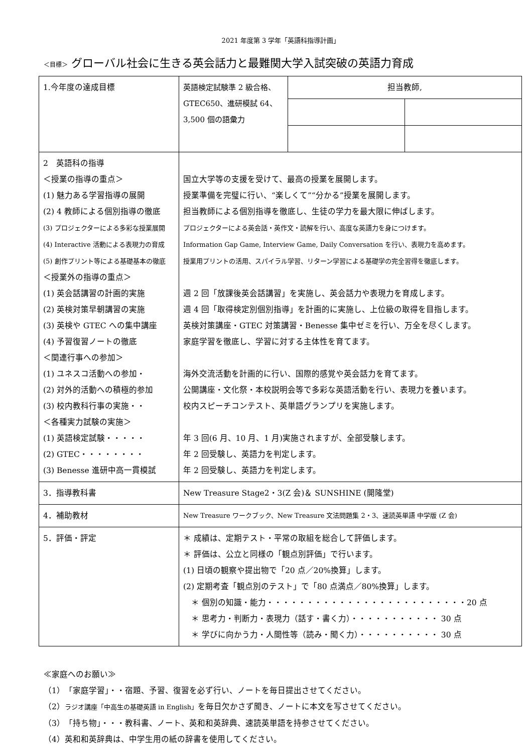2021 年度第 3 学年「英語科指導計画」
＜目標＞ グローバル社会に生きる英会話力と最難関大学入試突破の英語力育成
| 1.今年度の達成目標 | 英語検定試験準 2 級合格、GTEC650、進研模試 64、3,500 個の語彙力 | / 担当教師, / / |
| 2 英語科の指導 ＜授業の指導の重点＞ (1) 魅力ある学習指導の展開 (2) 4 教師による個別指導の徹底 (3) プロジェクターによる多彩な授業展開 (4) Interactive 活動による表現力の育成 (5) 創作プリント等による基礎基本の徹底 ＜授業外の指導の重点＞ (1) 英会話講習の計画的実施 (2) 英検対策早朝講習の実施 (3) 英検や GTEC への集中講座 (4) 予習復習ノートの徹底 ＜関連行事への参加＞ (1) ユネスコ活動への参加・ (2) 対外的活動への積極的参加 (3) 校内教科行事の実施・・ ＜各種実力試験の実施＞ (1) 英語検定試験・・・・・ (2) GTEC・・・・・・・・ (3) Benesse 進研中高一貫模試 | 国立大学等の支援を受けて、最高の授業を展開します。 授業準備を完璧に行い、“楽しくて”“分かる”授業を展開します。 担当教師による個別指導を徹底し、生徒の学力を最大限に伸ばします。 プロジェクターによる英会話・英作文・読解を行い、高度な英語力を身につけます。 Information Gap Game, Interview Game, Daily Conversation を行い、表現力を高めます。 授業用プリントの活用、スパイラル学習、リターン学習による基礎学の完全習得を徹底します。 週 2 回「放課後英会話講習」を実施し、英会話力や表現力を育成します。 週 4 回「取得検定別個別指導」を計画的に実施し、上位級の取得を目指します。 英検対策講座・GTEC 対策講習・Benesse 集中ゼミを行い、万全を尽くします。 家庭学習を徹底し、学習に対する主体性を育てます。 海外交流活動を計画的に行い、国際的感覚や英会話力を育てます。 公開講座・文化祭・本校説明会等で多彩な英語活動を行い、表現力を養います。 校内スピーチコンテスト、英単語グランプリを実施します。 年 3 回(6 月、10 月、1 月)実施されますが、全部受験します。 年 2 回受験し、英語力を判定します。 年 2 回受験し、英語力を判定します。 | |
| 3．指導教科書 | New Treasure Stage2・3(Z 会)＆ SUNSHINE (開隆堂) | |
| 4．補助教材 | New Treasure ワークブック、New Treasure 文法問題集 2・3、速読英単語 中学版 (Z 会) | |
| 5．評価・評定 | ＊ 成績は、定期テスト・平常の取組を総合して評価します。 ＊ 評価は、公立と同様の「観点別評価」で行います。 (1) 日頃の観察や提出物で「20 点／20%換算」します。 (2) 定期考査「観点別のテスト」で「80 点満点／80%換算」します。 ＊ 個別の知識・能力・・・・・・・・・・・・・・・・・・・・・・・・・20 点 ＊ 思考力・判断力・表現力（話す・書く力）・・・・・・・・・・・ 30 点 ＊ 学びに向かう力・人間性等（読み・聞く力）・・・・・・・・・・ 30 点 | |
≪家庭へのお願い≫
（1）「家庭学習」・・宿題、予習、復習を必ず行い、ノートを毎日提出させてください。
（2）ラジオ講座「中高生の基礎英語 in English」を毎日欠かさず聞き、ノートに本文を写させてください。
（3）「持ち物」・・・教科書、ノート、英和和英辞典、速読英単語を持参させてください。
（4）英和和英辞典は、中学生用の紙の辞書を使用してください。